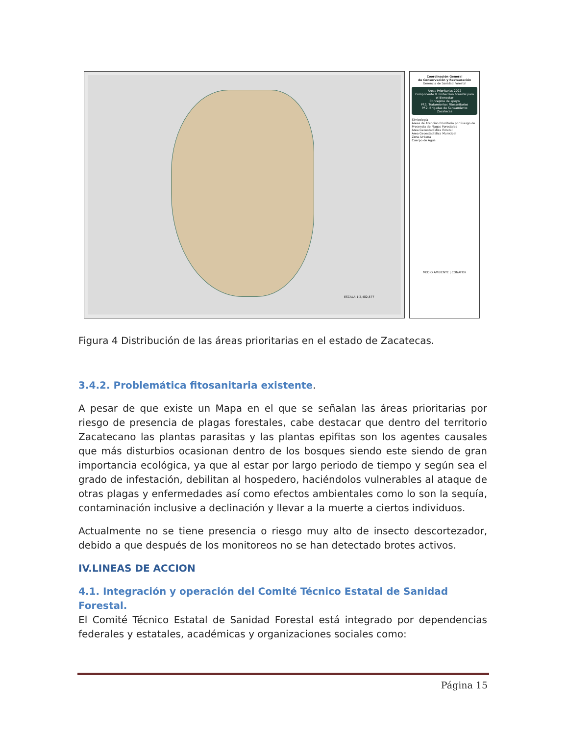ESCALA 1:2,482,577
Coordinación General
de Conservación y Restauración
Gerencia de Sanidad Forestal
Áreas Prioritarias 2022
Componente V. Protección Forestal para el Bienestar
Conceptos de apoyo
PF.1. Tratamientos Fitosanitarios
PF.2. Brigadas de Saneamiento
Zacatecas
Simbología
Áreas de Atención Prioritaria por Riesgo de Presencia de Plagas Forestales
Área Geoestadística Estatal
Área Geoestadística Municipal
Zona Urbana
Cuerpo de Agua
MEDIO AMBIENTE | CONAFOR
Figura 4 Distribución de las áreas prioritarias en el estado de Zacatecas.
3.4.2. Problemática fitosanitaria existente.
A pesar de que existe un Mapa en el que se señalan las áreas prioritarias por riesgo de presencia de plagas forestales, cabe destacar que dentro del territorio Zacatecano las plantas parasitas y las plantas epifitas son los agentes causales que más disturbios ocasionan dentro de los bosques siendo este siendo de gran importancia ecológica, ya que al estar por largo periodo de tiempo y según sea el grado de infestación, debilitan al hospedero, haciéndolos vulnerables al ataque de otras plagas y enfermedades así como efectos ambientales como lo son la sequía, contaminación inclusive a declinación y llevar a la muerte a ciertos individuos.
Actualmente no se tiene presencia o riesgo muy alto de insecto descortezador, debido a que después de los monitoreos no se han detectado brotes activos.
IV.LINEAS DE ACCION
4.1. Integración y operación del Comité Técnico Estatal de Sanidad Forestal.
El Comité Técnico Estatal de Sanidad Forestal está integrado por dependencias federales y estatales, académicas y organizaciones sociales como:
Página 15